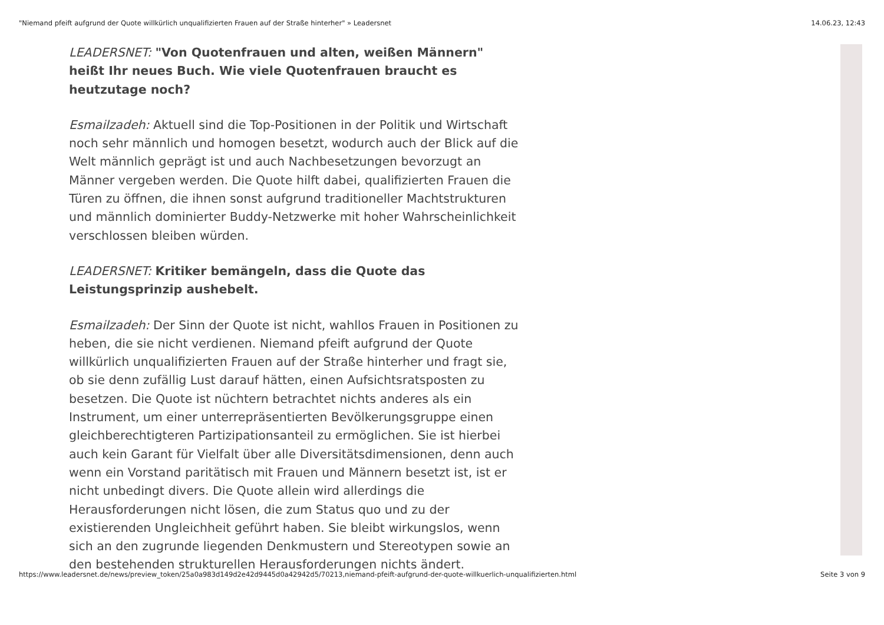"Niemand pfeift aufgrund der Quote willkürlich unqualifizierten Frauen auf der Straße hinterher" » Leadersnet 14.06.23, 12:43
LEADERSNET: "Von Quotenfrauen und alten, weißen Männern" heißt Ihr neues Buch. Wie viele Quotenfrauen braucht es heutzutage noch?
Esmailzadeh: Aktuell sind die Top-Positionen in der Politik und Wirtschaft noch sehr männlich und homogen besetzt, wodurch auch der Blick auf die Welt männlich geprägt ist und auch Nachbesetzungen bevorzugt an Männer vergeben werden. Die Quote hilft dabei, qualifizierten Frauen die Türen zu öffnen, die ihnen sonst aufgrund traditioneller Machtstrukturen und männlich dominierter Buddy-Netzwerke mit hoher Wahrscheinlichkeit verschlossen bleiben würden.
LEADERSNET: Kritiker bemängeln, dass die Quote das Leistungsprinzip aushebelt.
Esmailzadeh: Der Sinn der Quote ist nicht, wahllos Frauen in Positionen zu heben, die sie nicht verdienen. Niemand pfeift aufgrund der Quote willkürlich unqualifizierten Frauen auf der Straße hinterher und fragt sie, ob sie denn zufällig Lust darauf hätten, einen Aufsichtsratsposten zu besetzen. Die Quote ist nüchtern betrachtet nichts anderes als ein Instrument, um einer unterrepräsentierten Bevölkerungsgruppe einen gleichberechtigteren Partizipationsanteil zu ermöglichen. Sie ist hierbei auch kein Garant für Vielfalt über alle Diversitätsdimensionen, denn auch wenn ein Vorstand paritätisch mit Frauen und Männern besetzt ist, ist er nicht unbedingt divers. Die Quote allein wird allerdings die Herausforderungen nicht lösen, die zum Status quo und zu der existierenden Ungleichheit geführt haben. Sie bleibt wirkungslos, wenn sich an den zugrunde liegenden Denkmustern und Stereotypen sowie an den bestehenden strukturellen Herausforderungen nichts ändert.
https://www.leadersnet.de/news/preview_token/25a0a983d149d2e42d9445d0a42942d5/70213,niemand-pfeift-aufgrund-der-quote-willkuerlich-unqualifizierten.html Seite 3 von 9